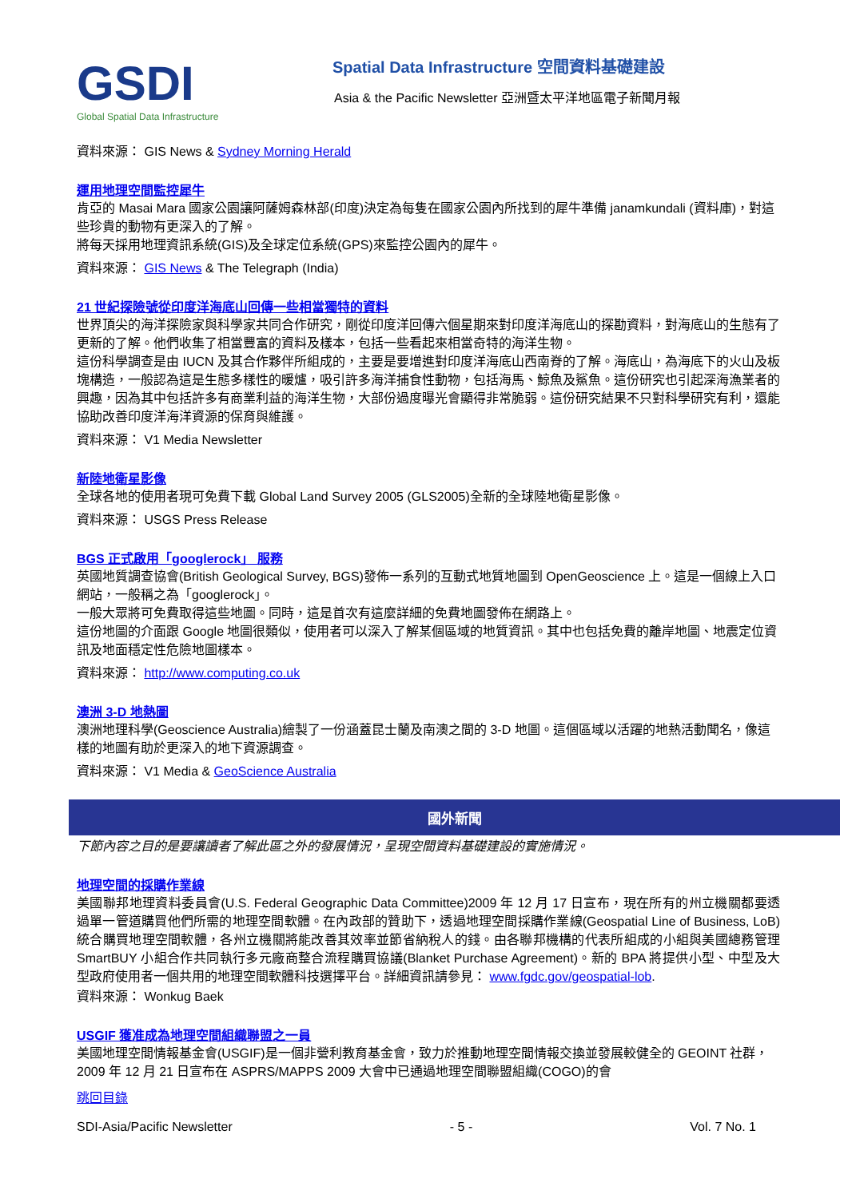GSDI
Global Spatial Data Infrastructure
Spatial Data Infrastructure 空間資料基礎建設
Asia & the Pacific Newsletter 亞洲暨太平洋地區電子新聞月報
資料來源： GIS News & Sydney Morning Herald
運用地理空間監控犀牛
肯亞的 Masai Mara 國家公園讓阿薩姆森林部(印度)決定為每隻在國家公園內所找到的犀牛準備 janamkundali (資料庫)，對這些珍貴的動物有更深入的了解。
將每天採用地理資訊系統(GIS)及全球定位系統(GPS)來監控公園內的犀牛。
資料來源： GIS News & The Telegraph (India)
21 世紀探險號從印度洋海底山回傳一些相當獨特的資料
世界頂尖的海洋探險家與科學家共同合作研究，剛從印度洋回傳六個星期來對印度洋海底山的探勘資料，對海底山的生態有了更新的了解。他們收集了相當豐富的資料及樣本，包括一些看起來相當奇特的海洋生物。
這份科學調查是由 IUCN 及其合作夥伴所組成的，主要是要增進對印度洋海底山西南脊的了解。海底山，為海底下的火山及板塊構造，一般認為這是生態多樣性的暖爐，吸引許多海洋捕食性動物，包括海馬、鯨魚及鯊魚。這份研究也引起深海漁業者的興趣，因為其中包括許多有商業利益的海洋生物，大部份過度曝光會顯得非常脆弱。這份研究結果不只對科學研究有利，還能協助改善印度洋海洋資源的保育與維護。
資料來源： V1 Media Newsletter
新陸地衛星影像
全球各地的使用者現可免費下載 Global Land Survey 2005 (GLS2005)全新的全球陸地衛星影像。
資料來源： USGS Press Release
BGS 正式啟用「googlerock」 服務
英國地質調查協會(British Geological Survey, BGS)發佈一系列的互動式地質地圖到 OpenGeoscience 上。這是一個線上入口網站，一般稱之為「googlerock」。
一般大眾將可免費取得這些地圖。同時，這是首次有這麼詳細的免費地圖發佈在網路上。
這份地圖的介面跟 Google 地圖很類似，使用者可以深入了解某個區域的地質資訊。其中也包括免費的離岸地圖、地震定位資訊及地面穩定性危險地圖樣本。
資料來源： http://www.computing.co.uk
澳洲 3-D 地熱圖
澳洲地理科學(Geoscience Australia)繪製了一份涵蓋昆士蘭及南澳之間的 3-D 地圖。這個區域以活躍的地熱活動聞名，像這樣的地圖有助於更深入的地下資源調查。
資料來源： V1 Media & GeoScience Australia
國外新聞
下節內容之目的是要讓讀者了解此區之外的發展情況，呈現空間資料基礎建設的實施情況。
地理空間的採購作業線
美國聯邦地理資料委員會(U.S. Federal Geographic Data Committee)2009 年 12 月 17 日宣布，現在所有的州立機關都要透過單一管道購買他們所需的地理空間軟體。在內政部的贊助下，透過地理空間採購作業線(Geospatial Line of Business, LoB)統合購買地理空間軟體，各州立機關將能改善其效率並節省納稅人的錢。由各聯邦機構的代表所組成的小組與美國總務管理 SmartBUY 小組合作共同執行多元廠商整合流程購買協議(Blanket Purchase Agreement)。新的 BPA 將提供小型、中型及大型政府使用者一個共用的地理空間軟體科技選擇平台。詳細資訊請參見： www.fgdc.gov/geospatial-lob.
資料來源： Wonkug Baek
USGIF 獲准成為地理空間組織聯盟之一員
美國地理空間情報基金會(USGIF)是一個非營利教育基金會，致力於推動地理空間情報交換並發展較健全的 GEOINT 社群， 2009 年 12 月 21 日宣布在 ASPRS/MAPPS 2009 大會中已通過地理空間聯盟組織(COGO)的會
跳回目錄
SDI-Asia/Pacific Newsletter - 5 - Vol. 7 No. 1